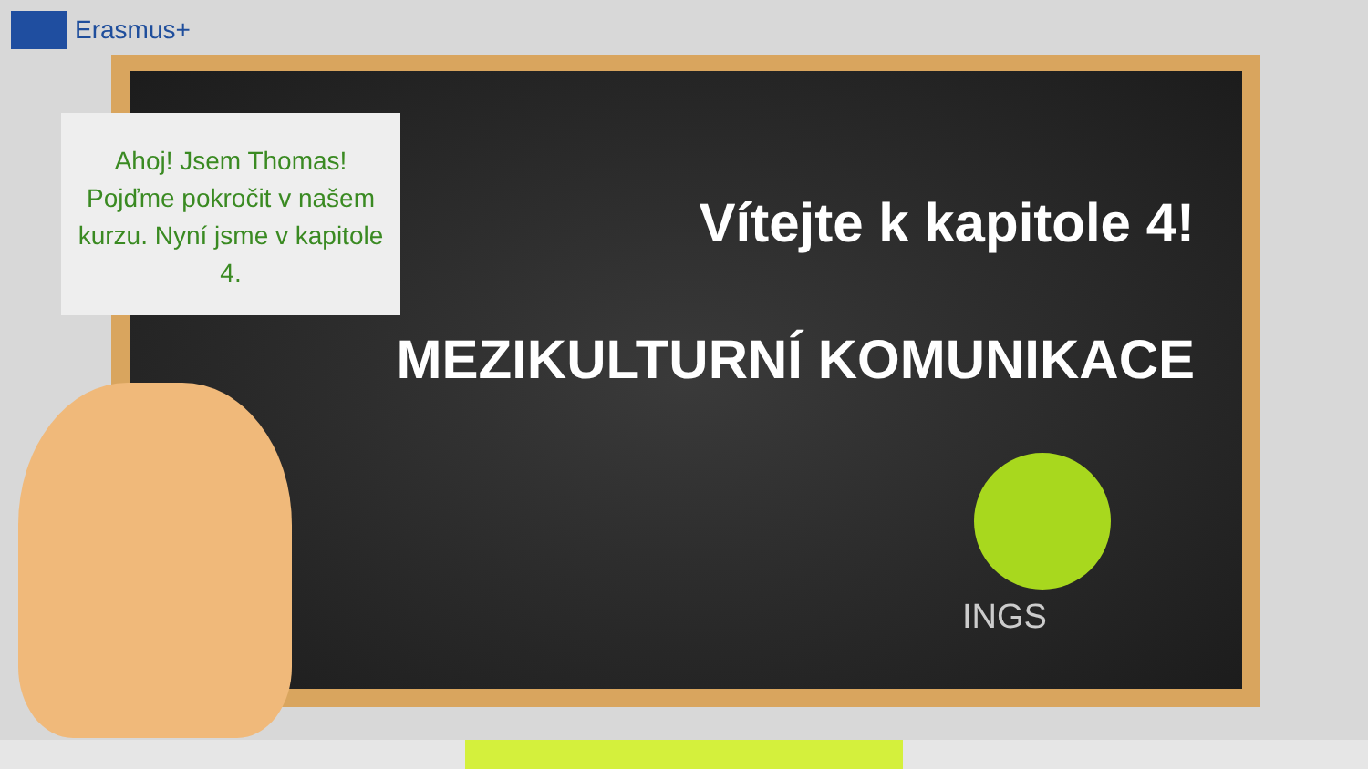Erasmus+
Ahoj! Jsem Thomas! Pojďme pokročit v našem kurzu. Nyní jsme v kapitole 4.
Vítejte k kapitole 4!
MEZIKULTURNÍ KOMUNIKACE
INGS